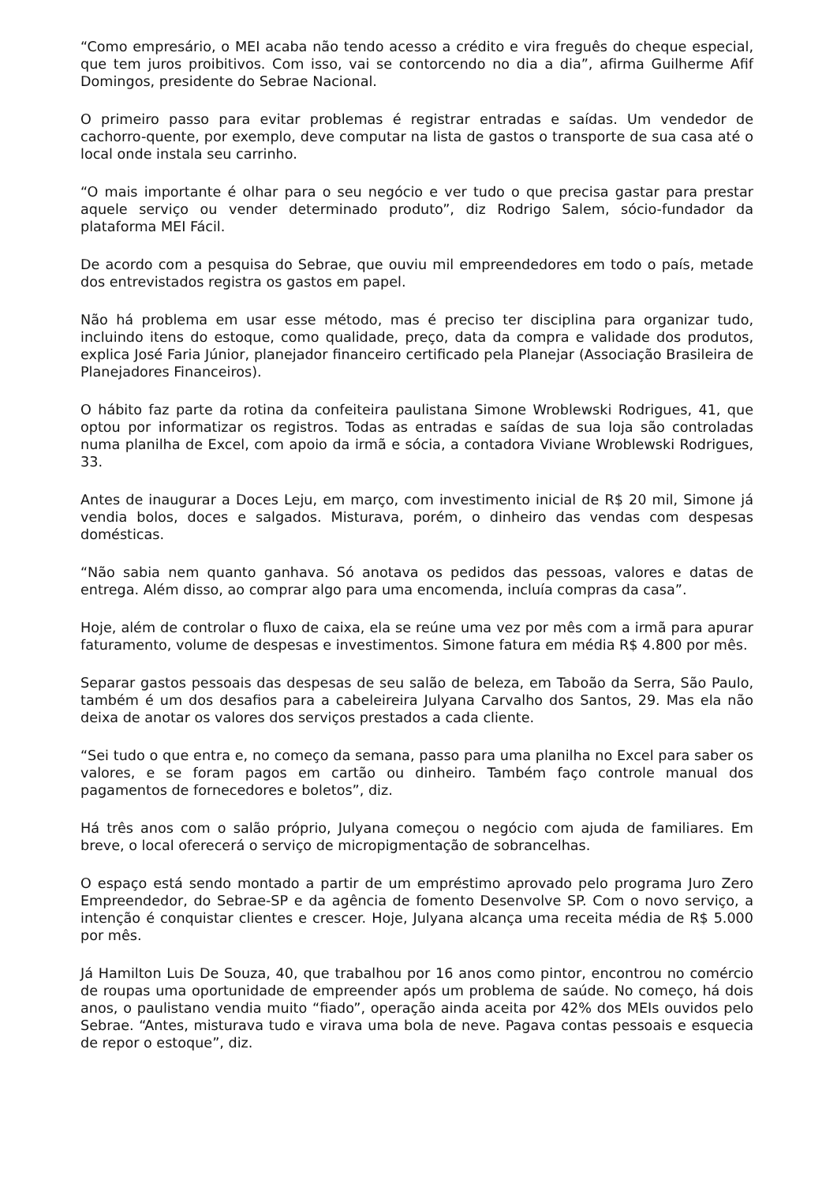“Como empresário, o MEI acaba não tendo acesso a crédito e vira freguês do cheque especial, que tem juros proibitivos. Com isso, vai se contorcendo no dia a dia”, afirma Guilherme Afif Domingos, presidente do Sebrae Nacional.
O primeiro passo para evitar problemas é registrar entradas e saídas. Um vendedor de cachorro-quente, por exemplo, deve computar na lista de gastos o transporte de sua casa até o local onde instala seu carrinho.
“O mais importante é olhar para o seu negócio e ver tudo o que precisa gastar para prestar aquele serviço ou vender determinado produto”, diz Rodrigo Salem, sócio-fundador da plataforma MEI Fácil.
De acordo com a pesquisa do Sebrae, que ouviu mil empreendedores em todo o país, metade dos entrevistados registra os gastos em papel.
Não há problema em usar esse método, mas é preciso ter disciplina para organizar tudo, incluindo itens do estoque, como qualidade, preço, data da compra e validade dos produtos, explica José Faria Júnior, planejador financeiro certificado pela Planejar (Associação Brasileira de Planejadores Financeiros).
O hábito faz parte da rotina da confeiteira paulistana Simone Wroblewski Rodrigues, 41, que optou por informatizar os registros. Todas as entradas e saídas de sua loja são controladas numa planilha de Excel, com apoio da irmã e sócia, a contadora Viviane Wroblewski Rodrigues, 33.
Antes de inaugurar a Doces Leju, em março, com investimento inicial de R$ 20 mil, Simone já vendia bolos, doces e salgados. Misturava, porém, o dinheiro das vendas com despesas domésticas.
“Não sabia nem quanto ganhava. Só anotava os pedidos das pessoas, valores e datas de entrega. Além disso, ao comprar algo para uma encomenda, incluía compras da casa”.
Hoje, além de controlar o fluxo de caixa, ela se reúne uma vez por mês com a irmã para apurar faturamento, volume de despesas e investimentos. Simone fatura em média R$ 4.800 por mês.
Separar gastos pessoais das despesas de seu salão de beleza, em Taboão da Serra, São Paulo, também é um dos desafios para a cabeleireira Julyana Carvalho dos Santos, 29. Mas ela não deixa de anotar os valores dos serviços prestados a cada cliente.
“Sei tudo o que entra e, no começo da semana, passo para uma planilha no Excel para saber os valores, e se foram pagos em cartão ou dinheiro. Também faço controle manual dos pagamentos de fornecedores e boletos”, diz.
Há três anos com o salão próprio, Julyana começou o negócio com ajuda de familiares. Em breve, o local oferecerá o serviço de micropigmentação de sobrancelhas.
O espaço está sendo montado a partir de um empréstimo aprovado pelo programa Juro Zero Empreendedor, do Sebrae-SP e da agência de fomento Desenvolve SP. Com o novo serviço, a intenção é conquistar clientes e crescer. Hoje, Julyana alcança uma receita média de R$ 5.000 por mês.
Já Hamilton Luis De Souza, 40, que trabalhou por 16 anos como pintor, encontrou no comércio de roupas uma oportunidade de empreender após um problema de saúde. No começo, há dois anos, o paulistano vendia muito “fiado”, operação ainda aceita por 42% dos MEIs ouvidos pelo Sebrae. “Antes, misturava tudo e virava uma bola de neve. Pagava contas pessoais e esquecia de repor o estoque”, diz.